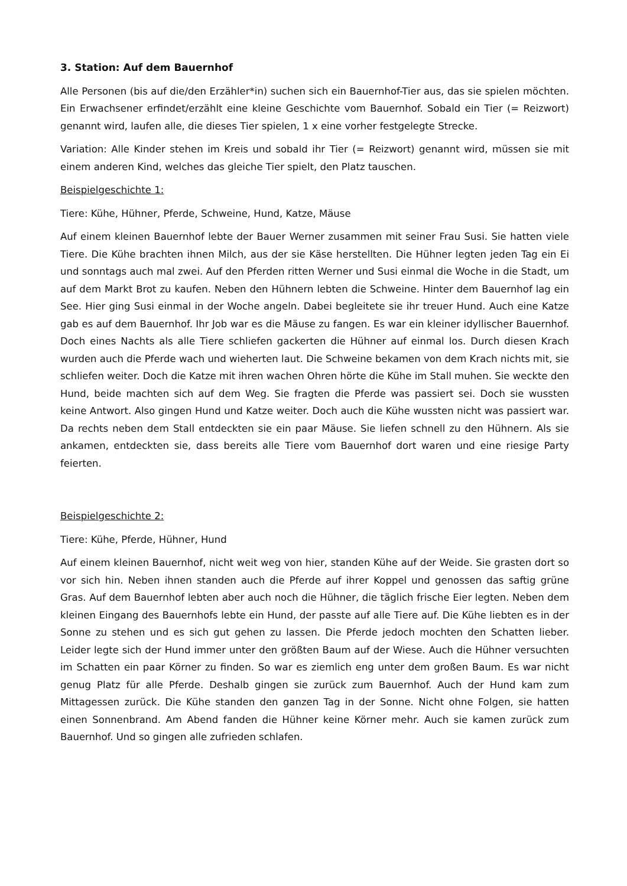3. Station: Auf dem Bauernhof
Alle Personen (bis auf die/den Erzähler*in) suchen sich ein Bauernhof-Tier aus, das sie spielen möchten. Ein Erwachsener erfindet/erzählt eine kleine Geschichte vom Bauernhof. Sobald ein Tier (= Reizwort) genannt wird, laufen alle, die dieses Tier spielen, 1 x eine vorher festgelegte Strecke.
Variation: Alle Kinder stehen im Kreis und sobald ihr Tier (= Reizwort) genannt wird, müssen sie mit einem anderen Kind, welches das gleiche Tier spielt, den Platz tauschen.
Beispielgeschichte 1:
Tiere: Kühe, Hühner, Pferde, Schweine, Hund, Katze, Mäuse
Auf einem kleinen Bauernhof lebte der Bauer Werner zusammen mit seiner Frau Susi. Sie hatten viele Tiere. Die Kühe brachten ihnen Milch, aus der sie Käse herstellten. Die Hühner legten jeden Tag ein Ei und sonntags auch mal zwei. Auf den Pferden ritten Werner und Susi einmal die Woche in die Stadt, um auf dem Markt Brot zu kaufen. Neben den Hühnern lebten die Schweine. Hinter dem Bauernhof lag ein See. Hier ging Susi einmal in der Woche angeln. Dabei begleitete sie ihr treuer Hund. Auch eine Katze gab es auf dem Bauernhof. Ihr Job war es die Mäuse zu fangen. Es war ein kleiner idyllischer Bauernhof. Doch eines Nachts als alle Tiere schliefen gackerten die Hühner auf einmal los. Durch diesen Krach wurden auch die Pferde wach und wieherten laut. Die Schweine bekamen von dem Krach nichts mit, sie schliefen weiter. Doch die Katze mit ihren wachen Ohren hörte die Kühe im Stall muhen. Sie weckte den Hund, beide machten sich auf dem Weg. Sie fragten die Pferde was passiert sei. Doch sie wussten keine Antwort. Also gingen Hund und Katze weiter. Doch auch die Kühe wussten nicht was passiert war. Da rechts neben dem Stall entdeckten sie ein paar Mäuse. Sie liefen schnell zu den Hühnern. Als sie ankamen, entdeckten sie, dass bereits alle Tiere vom Bauernhof dort waren und eine riesige Party feierten.
Beispielgeschichte 2:
Tiere: Kühe, Pferde, Hühner, Hund
Auf einem kleinen Bauernhof, nicht weit weg von hier, standen Kühe auf der Weide. Sie grasten dort so vor sich hin. Neben ihnen standen auch die Pferde auf ihrer Koppel und genossen das saftig grüne Gras. Auf dem Bauernhof lebten aber auch noch die Hühner, die täglich frische Eier legten. Neben dem kleinen Eingang des Bauernhofs lebte ein Hund, der passte auf alle Tiere auf. Die Kühe liebten es in der Sonne zu stehen und es sich gut gehen zu lassen. Die Pferde jedoch mochten den Schatten lieber. Leider legte sich der Hund immer unter den größten Baum auf der Wiese. Auch die Hühner versuchten im Schatten ein paar Körner zu finden. So war es ziemlich eng unter dem großen Baum. Es war nicht genug Platz für alle Pferde. Deshalb gingen sie zurück zum Bauernhof. Auch der Hund kam zum Mittagessen zurück. Die Kühe standen den ganzen Tag in der Sonne. Nicht ohne Folgen, sie hatten einen Sonnenbrand. Am Abend fanden die Hühner keine Körner mehr. Auch sie kamen zurück zum Bauernhof. Und so gingen alle zufrieden schlafen.